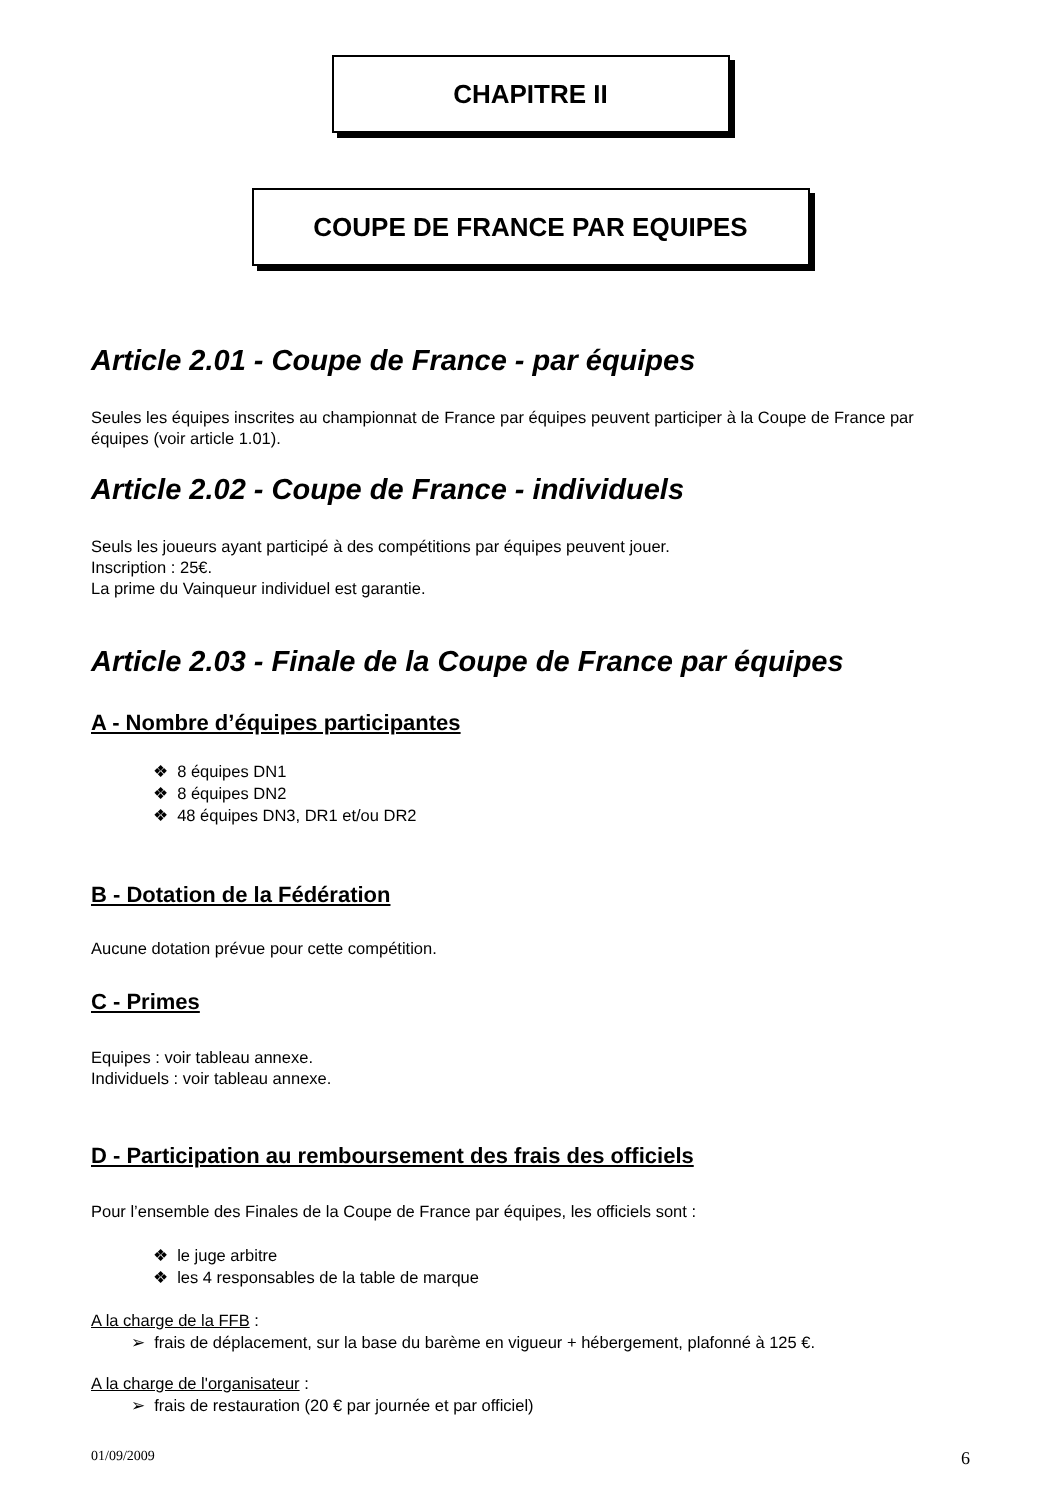CHAPITRE II
COUPE DE FRANCE PAR EQUIPES
Article 2.01 - Coupe de France - par équipes
Seules les équipes inscrites au championnat de France par équipes peuvent participer à la Coupe de France par équipes (voir article 1.01).
Article 2.02 - Coupe de France - individuels
Seuls les joueurs ayant participé à des compétitions par équipes peuvent jouer.
Inscription : 25€.
La prime du Vainqueur individuel est garantie.
Article 2.03 - Finale de la Coupe de France par équipes
A - Nombre d’équipes participantes
❖ 8 équipes DN1
❖ 8 équipes DN2
❖ 48 équipes DN3, DR1 et/ou DR2
B - Dotation de la Fédération
Aucune dotation prévue pour cette compétition.
C - Primes
Equipes : voir tableau annexe.
Individuels : voir tableau annexe.
D - Participation au remboursement des frais des officiels
Pour l’ensemble des Finales de la Coupe de France par équipes, les officiels sont :
❖ le juge arbitre
❖ les 4 responsables de la table de marque
A la charge de la FFB :
➢ frais de déplacement, sur la base du barème en vigueur + hébergement, plafonné à 125 €.
A la charge de l'organisateur :
➢ frais de restauration (20 € par journée et par officiel)
01/09/2009 6